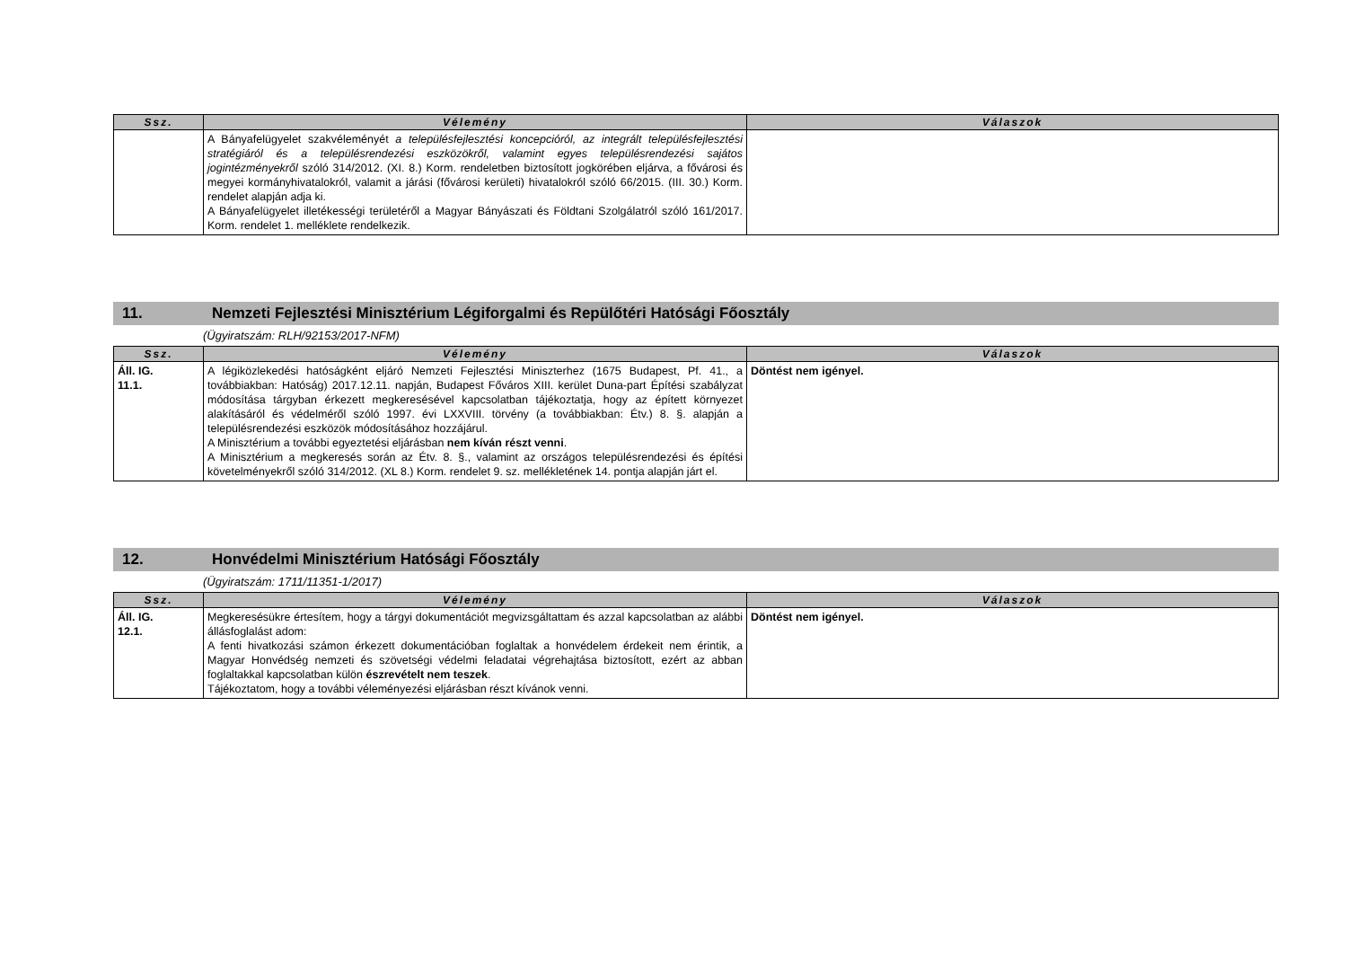| Ssz. | Vélemény | Válaszok |
| --- | --- | --- |
| | A Bányafelügyelet szakvéleményét a településfejlesztési koncepcióról, az integrált településfejlesztési stratégiáról és a településrendezési eszközökről, valamint egyes településrendezési sajátos jogintézményekről szóló 314/2012. (XI. 8.) Korm. rendeletben biztosított jogkörében eljárva, a fővárosi és megyei kormányhivatalokról, valamit a járási (fővárosi kerületi) hivatalokról szóló 66/2015. (III. 30.) Korm. rendelet alapján adja ki. A Bányafelügyelet illetékességi területéről a Magyar Bányászati és Földtani Szolgálatról szóló 161/2017. Korm. rendelet 1. melléklete rendelkezik. | |
11. Nemzeti Fejlesztési Minisztérium Légiforgalmi és Repülőtéri Hatósági Főosztály
(Ügyiratszám: RLH/92153/2017-NFM)
| Ssz. | Vélemény | Válaszok |
| --- | --- | --- |
| Áll. IG. 11.1. | A légiközlekedési hatóságként eljáró Nemzeti Fejlesztési Miniszterhez (1675 Budapest, Pf. 41., a továbbiakban: Hatóság) 2017.12.11. napján, Budapest Főváros XIII. kerület Duna-part Építési szabályzat módosítása tárgyban érkezett megkeresésével kapcsolatban tájékoztatja, hogy az épített környezet alakításáról és védelméről szóló 1997. évi LXXVIII. törvény (a továbbiakban: Étv.) 8. §. alapján a településrendezési eszközök módosításához hozzájárul. A Minisztérium a további egyeztetési eljárásban nem kíván részt venni . A Minisztérium a megkeresés során az Étv. 8. §., valamint az országos településrendezési és építési követelményekről szóló 314/2012. (XL 8.) Korm. rendelet 9. sz. mellékletének 14. pontja alapján járt el. | Döntést nem igényel. |
12. Honvédelmi Minisztérium Hatósági Főosztály
(Ügyiratszám: 1711/11351-1/2017)
| Ssz. | Vélemény | Válaszok |
| --- | --- | --- |
| Áll. IG. 12.1. | Megkeresésükre értesítem, hogy a tárgyi dokumentációt megvizsgáltattam és azzal kapcsolatban az alábbi állásfoglalást adom: A fenti hivatkozási számon érkezett dokumentációban foglaltak a honvédelem érdekeit nem érintik, a Magyar Honvédség nemzeti és szövetségi védelmi feladatai végrehajtása biztosított, ezért az abban foglaltakkal kapcsolatban külön észrevételt nem teszek . Tájékoztatom, hogy a további véleményezési eljárásban részt kívánok venni. | Döntést nem igényel. |